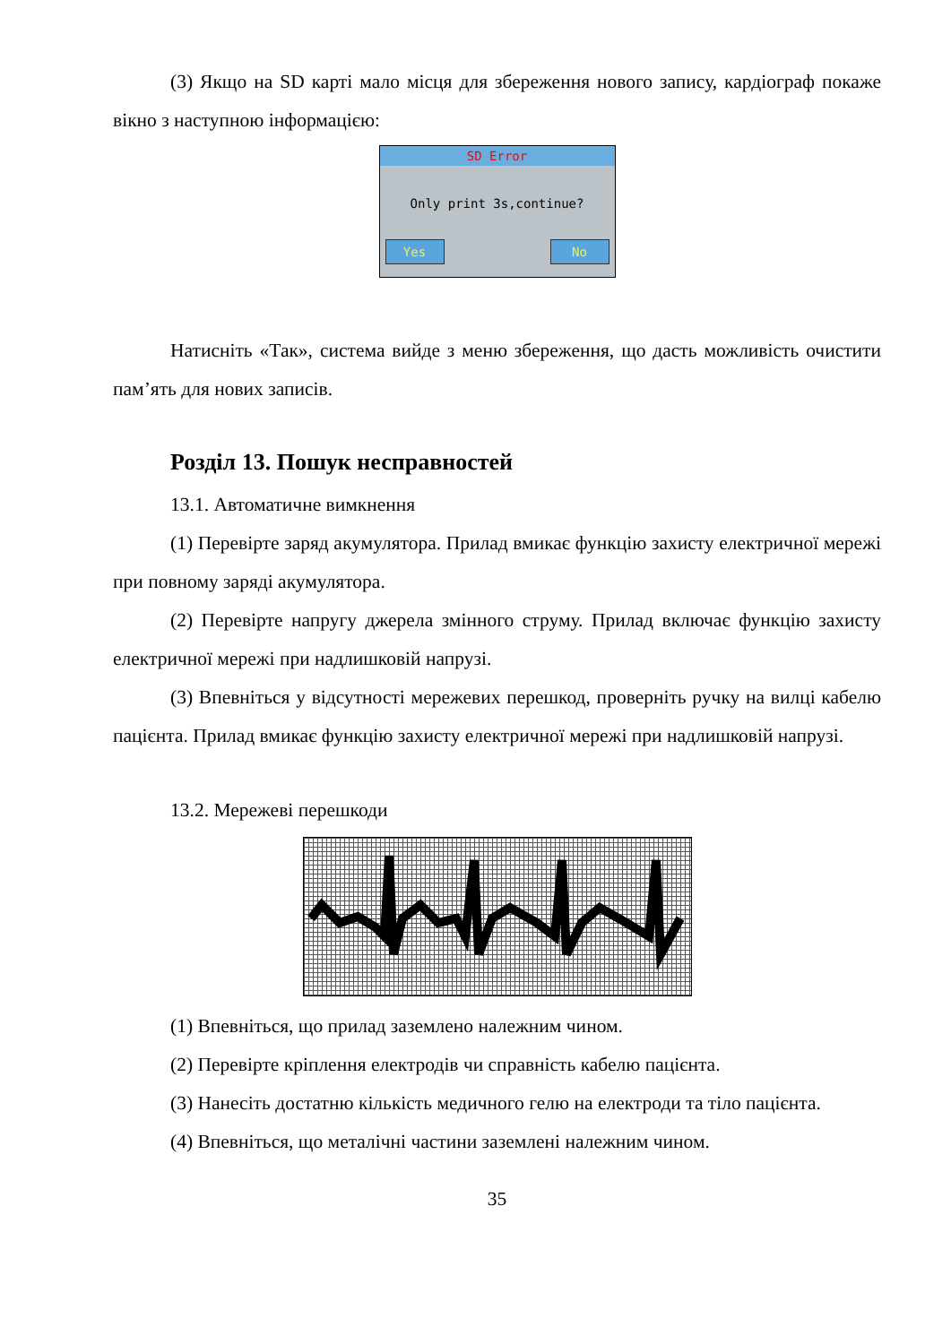(3) Якщо на SD карті мало місця для збереження нового запису, кардіограф покаже вікно з наступною інформацією:
SD Error
Only print 3s,continue?
Yes No
Натисніть «Так», система вийде з меню збереження, що дасть можливість очистити пам’ять для нових записів.
Розділ 13. Пошук несправностей
13.1. Автоматичне вимкнення
(1) Перевірте заряд акумулятора. Прилад вмикає функцію захисту електричної мережі при повному заряді акумулятора.
(2) Перевірте напругу джерела змінного струму. Прилад включає функцію захисту електричної мережі при надлишковій напрузі.
(3) Впевніться у відсутності мережевих перешкод, проверніть ручку на вилці кабелю пацієнта. Прилад вмикає функцію захисту електричної мережі при надлишковій напрузі.
13.2. Мережеві перешкоди
(1) Впевніться, що прилад заземлено належним чином.
(2) Перевірте кріплення електродів чи справність кабелю пацієнта.
(3) Нанесіть достатню кількість медичного гелю на електроди та тіло пацієнта.
(4) Впевніться, що металічні частини заземлені належним чином.
35